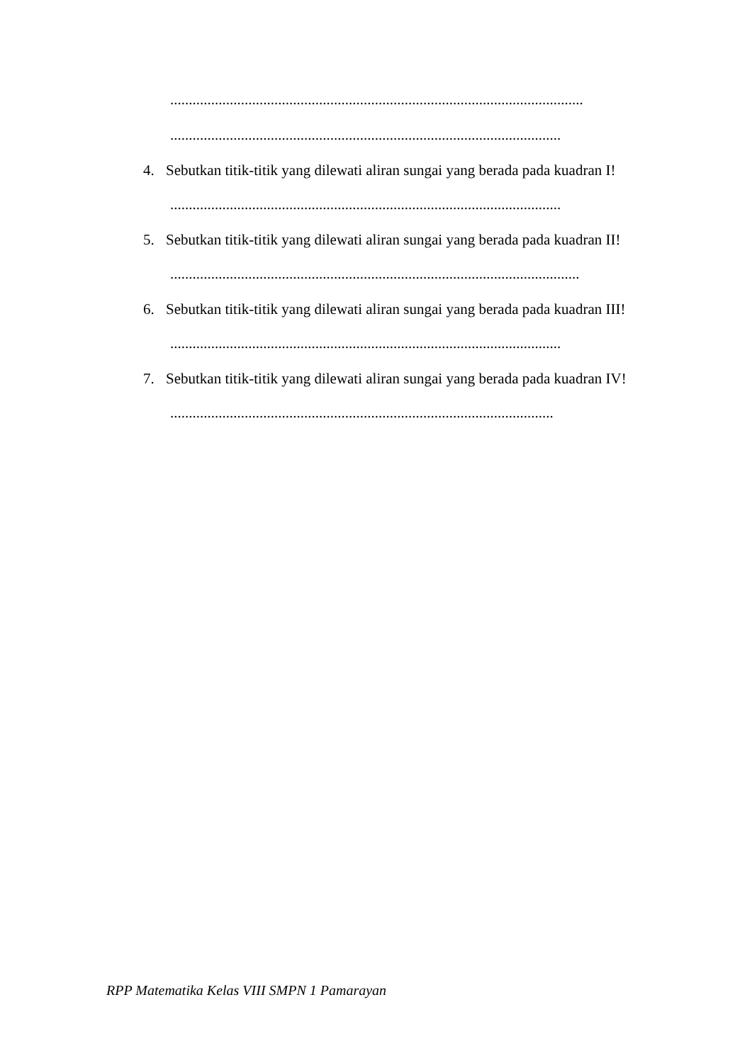...............................................................................................................
.........................................................................................................
4. Sebutkan titik-titik yang dilewati aliran sungai yang berada pada kuadran I!
.........................................................................................................
5. Sebutkan titik-titik yang dilewati aliran sungai yang berada pada kuadran II!
..............................................................................................................
6. Sebutkan titik-titik yang dilewati aliran sungai yang berada pada kuadran III!
.........................................................................................................
7. Sebutkan titik-titik yang dilewati aliran sungai yang berada pada kuadran IV!
.......................................................................................................
RPP Matematika Kelas VIII SMPN 1 Pamarayan